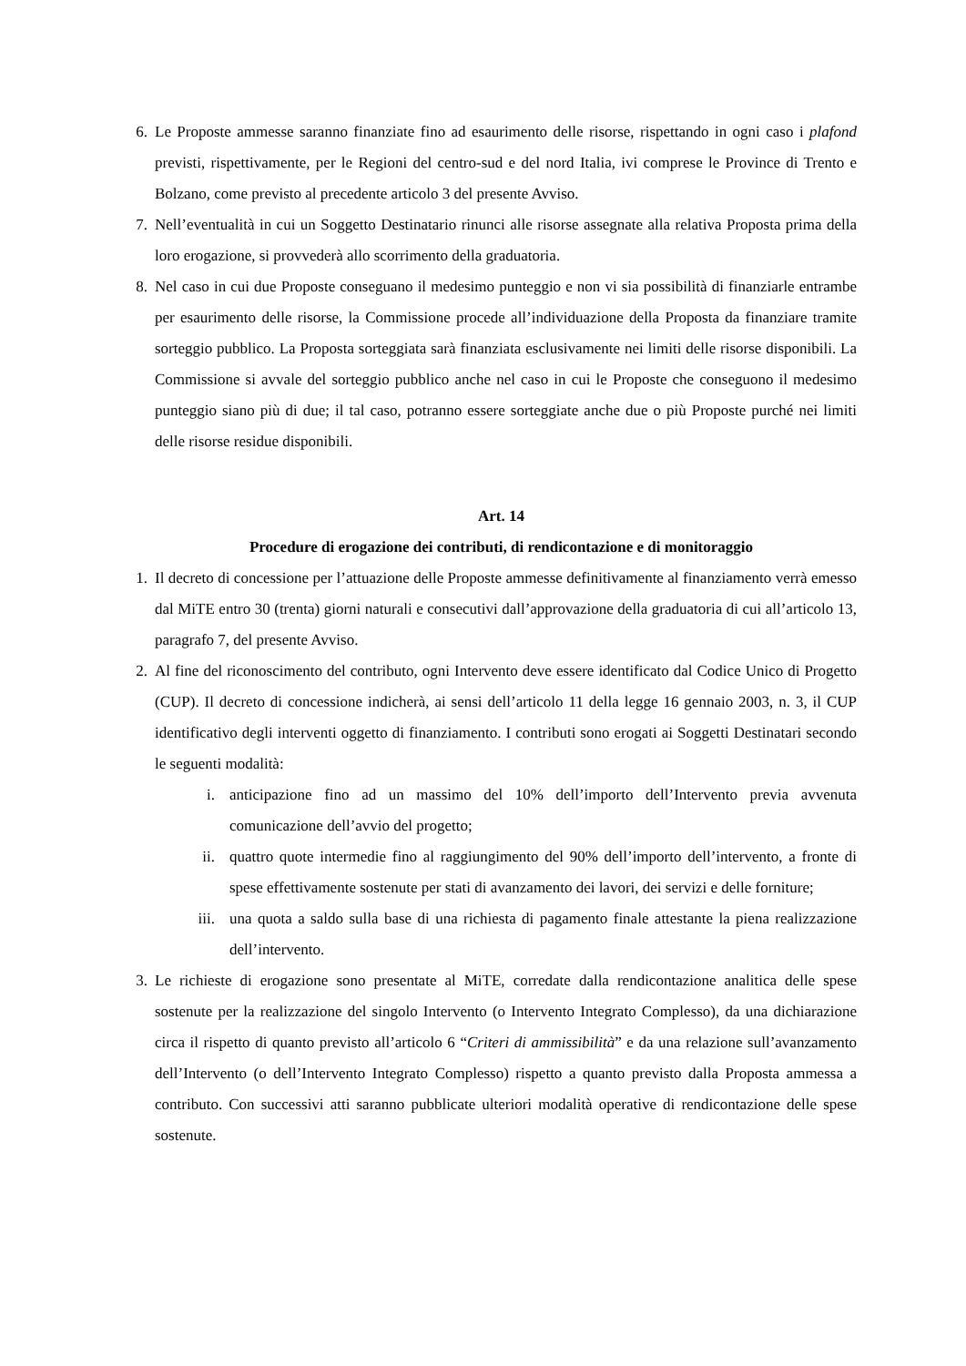6. Le Proposte ammesse saranno finanziate fino ad esaurimento delle risorse, rispettando in ogni caso i plafond previsti, rispettivamente, per le Regioni del centro-sud e del nord Italia, ivi comprese le Province di Trento e Bolzano, come previsto al precedente articolo 3 del presente Avviso.
7. Nell’eventualità in cui un Soggetto Destinatario rinunci alle risorse assegnate alla relativa Proposta prima della loro erogazione, si provvederà allo scorrimento della graduatoria.
8. Nel caso in cui due Proposte conseguano il medesimo punteggio e non vi sia possibilità di finanziarle entrambe per esaurimento delle risorse, la Commissione procede all’individuazione della Proposta da finanziare tramite sorteggio pubblico. La Proposta sorteggiata sarà finanziata esclusivamente nei limiti delle risorse disponibili. La Commissione si avvale del sorteggio pubblico anche nel caso in cui le Proposte che conseguono il medesimo punteggio siano più di due; il tal caso, potranno essere sorteggiate anche due o più Proposte purché nei limiti delle risorse residue disponibili.
Art. 14
Procedure di erogazione dei contributi, di rendicontazione e di monitoraggio
1. Il decreto di concessione per l’attuazione delle Proposte ammesse definitivamente al finanziamento verrà emesso dal MiTE entro 30 (trenta) giorni naturali e consecutivi dall’approvazione della graduatoria di cui all’articolo 13, paragrafo 7, del presente Avviso.
2. Al fine del riconoscimento del contributo, ogni Intervento deve essere identificato dal Codice Unico di Progetto (CUP). Il decreto di concessione indicherà, ai sensi dell’articolo 11 della legge 16 gennaio 2003, n. 3, il CUP identificativo degli interventi oggetto di finanziamento. I contributi sono erogati ai Soggetti Destinatari secondo le seguenti modalità:
i. anticipazione fino ad un massimo del 10% dell’importo dell’Intervento previa avvenuta comunicazione dell’avvio del progetto;
ii. quattro quote intermedie fino al raggiungimento del 90% dell’importo dell’intervento, a fronte di spese effettivamente sostenute per stati di avanzamento dei lavori, dei servizi e delle forniture;
iii. una quota a saldo sulla base di una richiesta di pagamento finale attestante la piena realizzazione dell’intervento.
3. Le richieste di erogazione sono presentate al MiTE, corredate dalla rendicontazione analitica delle spese sostenute per la realizzazione del singolo Intervento (o Intervento Integrato Complesso), da una dichiarazione circa il rispetto di quanto previsto all’articolo 6 “Criteri di ammissibilità” e da una relazione sull’avanzamento dell’Intervento (o dell’Intervento Integrato Complesso) rispetto a quanto previsto dalla Proposta ammessa a contributo. Con successivi atti saranno pubblicate ulteriori modalità operative di rendicontazione delle spese sostenute.